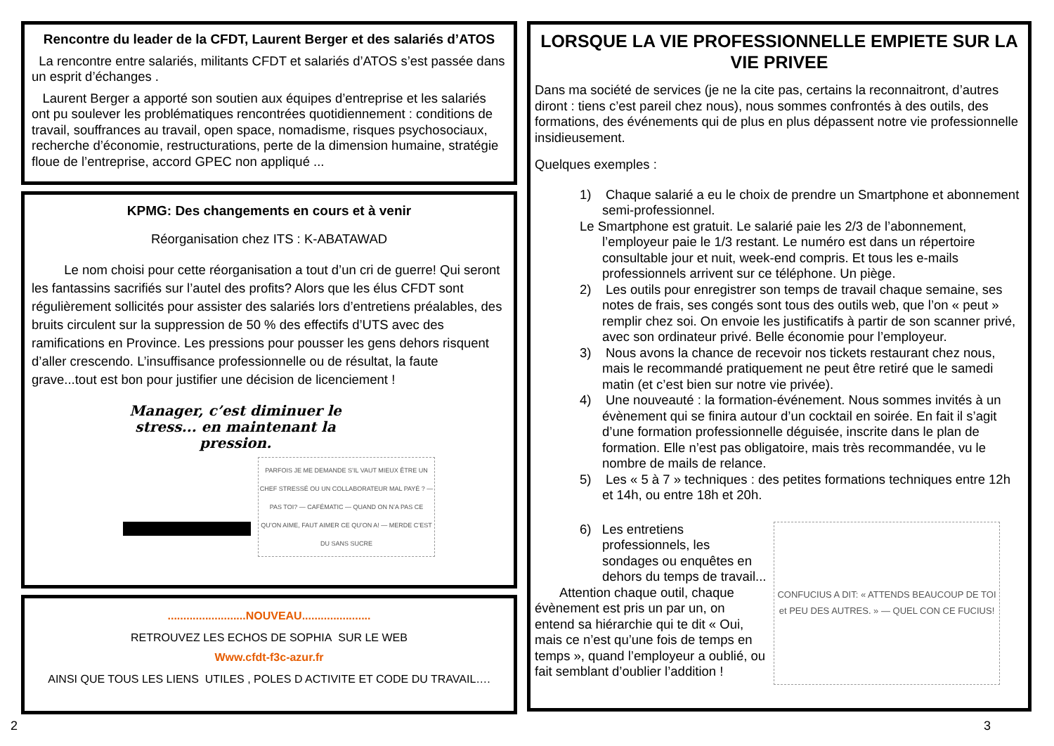Rencontre du leader de la CFDT, Laurent Berger et des salariés d’ATOS
La rencontre entre salariés, militants CFDT et salariés d’ATOS s’est passée dans un esprit d’échanges .
Laurent Berger a apporté son soutien aux équipes d’entreprise et les salariés ont pu soulever les problématiques rencontrées quotidiennement : conditions de travail, souffrances au travail, open space, nomadisme, risques psychosociaux, recherche d’économie, restructurations, perte de la dimension humaine, stratégie floue de l’entreprise, accord GPEC non appliqué ...
KPMG: Des changements en cours et à venir
Réorganisation chez ITS : K-ABATAWAD
Le nom choisi pour cette réorganisation a tout d’un cri de guerre! Qui seront les fantassins sacrifiés sur l’autel des profits? Alors que les élus CFDT sont régulièrement sollicités pour assister des salariés lors d’entretiens préalables, des bruits circulent sur la suppression de 50 % des effectifs d’UTS avec des ramifications en Province. Les pressions pour pousser les gens dehors risquent d’aller crescendo. L’insuffisance professionnelle ou de résultat, la faute grave...tout est bon pour justifier une décision de licenciement !
Manager, c’est diminuer le stress... en maintenant la pression.
PARFOIS JE ME DEMANDE S’IL VAUT MIEUX ÊTRE UN CHEF STRESSÉ OU UN COLLABORATEUR MAL PAYÉ ? — PAS TOI? — CAFÉMATIC — QUAND ON N’A PAS CE QU’ON AIME, FAUT AIMER CE QU’ON A! — MERDE C’EST DU SANS SUCRE
.........................NOUVEAU......................
RETROUVEZ LES ECHOS DE SOPHIA SUR LE WEB
Www.cfdt-f3c-azur.fr
AINSI QUE TOUS LES LIENS UTILES , POLES D ACTIVITE ET CODE DU TRAVAIL….
LORSQUE LA VIE PROFESSIONNELLE EMPIETE SUR LA VIE PRIVEE
Dans ma société de services (je ne la cite pas, certains la reconnaitront, d’autres diront : tiens c’est pareil chez nous), nous sommes confrontés à des outils, des formations, des événements qui de plus en plus dépassent notre vie professionnelle insidieusement.
Quelques exemples :
1) Chaque salarié a eu le choix de prendre un Smartphone et abonnement semi-professionnel.
Le Smartphone est gratuit. Le salarié paie les 2/3 de l’abonnement, l’employeur paie le 1/3 restant. Le numéro est dans un répertoire consultable jour et nuit, week-end compris. Et tous les e-mails professionnels arrivent sur ce téléphone. Un piège.
2) Les outils pour enregistrer son temps de travail chaque semaine, ses notes de frais, ses congés sont tous des outils web, que l’on « peut » remplir chez soi. On envoie les justificatifs à partir de son scanner privé, avec son ordinateur privé. Belle économie pour l’employeur.
3) Nous avons la chance de recevoir nos tickets restaurant chez nous, mais le recommandé pratiquement ne peut être retiré que le samedi matin (et c’est bien sur notre vie privée).
4) Une nouveauté : la formation-événement. Nous sommes invités à un évènement qui se finira autour d’un cocktail en soirée. En fait il s’agit d’une formation professionnelle déguisée, inscrite dans le plan de formation. Elle n’est pas obligatoire, mais très recommandée, vu le nombre de mails de relance.
5) Les « 5 à 7 » techniques : des petites formations techniques entre 12h et 14h, ou entre 18h et 20h.
6) Les entretiens professionnels, les sondages ou enquêtes en dehors du temps de travail...
Attention chaque outil, chaque évènement est pris un par un, on entend sa hiérarchie qui te dit « Oui, mais ce n’est qu’une fois de temps en temps », quand l’employeur a oublié, ou fait semblant d’oublier l’addition !
CONFUCIUS A DIT: « ATTENDS BEAUCOUP DE TOI et PEU DES AUTRES. » — QUEL CON CE FUCIUS!
2 3